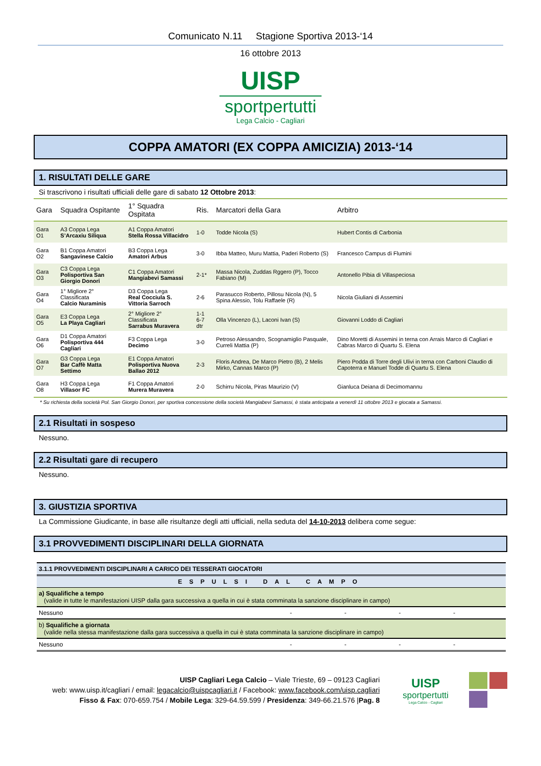Comunicato N.11 Stagione Sportiva 2013-‘14
16 ottobre 2013
UISP
sportpertutti
Lega Calcio - Cagliari
COPPA AMATORI (EX COPPA AMICIZIA) 2013-‘14
1. RISULTATI DELLE GARE
Si trascrivono i risultati ufficiali delle gare di sabato 12 Ottobre 2013:
| Gara | Squadra Ospitante | 1° Squadra Ospitata | Ris. | Marcatori della Gara | Arbitro |
| --- | --- | --- | --- | --- | --- |
| Gara O1 | A3 Coppa Lega S’Arcaxiu Siliqua | A1 Coppa Amatori Stella Rossa Villacidro | 1-0 | Todde Nicola (S) | Hubert Contis di Carbonia |
| Gara O2 | B1 Coppa Amatori Sangavinese Calcio | B3 Coppa Lega Amatori Arbus | 3-0 | Ibba Matteo, Muru Mattia, Paderi Roberto (S) | Francesco Campus di Flumini |
| Gara O3 | C3 Coppa Lega Polisportiva San Giorgio Donori | C1 Coppa Amatori Mangiabevi Samassi | 2-1* | Massa Nicola, Zuddas Rggero (P), Tocco Fabiano (M) | Antonello Pibia di Villaspeciosa |
| Gara O4 | 1° Migliore 2° Classificata Calcio Nuraminis | D3 Coppa Lega Real Cocciula S. Vittoria Sarroch | 2-6 | Parasucco Roberto, Pillosu Nicola (N), 5 Spina Alessio, Tolu Raffaele (R) | Nicola Giuliani di Assemini |
| Gara O5 | E3 Coppa Lega La Playa Cagliari | 2° Migliore 2° Classificata Sarrabus Muravera | 1-1 6-7 dtr | Olla Vincenzo (L), Laconi Ivan (S) | Giovanni Loddo di Cagliari |
| Gara O6 | D1 Coppa Amatori Polisportiva 444 Cagliari | F3 Coppa Lega Decimo | 3-0 | Petroso Alessandro, Scognamiglio Pasquale, Curreli Mattia (P) | Dino Moretti di Assemini in terna con Arrais Marco di Cagliari e Cabras Marco di Quartu S. Elena |
| Gara O7 | G3 Coppa Lega Bar Caffè Matta Settimo | E1 Coppa Amatori Polisportiva Nuova Ballao 2012 | 2-3 | Floris Andrea, De Marco Pietro (B), 2 Melis Mirko, Cannas Marco (P) | Piero Podda di Torre degli Ulivi in terna con Carboni Claudio di Capoterra e Manuel Todde di Quartu S. Elena |
| Gara O8 | H3 Coppa Lega Villasor FC | F1 Coppa Amatori Murera Muravera | 2-0 | Schirru Nicola, Piras Maurizio (V) | Gianluca Deiana di Decimomannu |
* Su richiesta della società Pol. San Giorgio Donori, per sportiva concessione della società Mangiabevi Samassi, è stata anticipata a venerdì 11 ottobre 2013 e giocata a Samassi.
2.1 Risultati in sospeso
Nessuno.
2.2 Risultati gare di recupero
Nessuno.
3. GIUSTIZIA SPORTIVA
La Commissione Giudicante, in base alle risultanze degli atti ufficiali, nella seduta del 14-10-2013 delibera come segue:
3.1 PROVVEDIMENTI DISCIPLINARI DELLA GIORNATA
| 3.1.1 PROVVEDIMENTI DISCIPLINARI A CARICO DEI TESSERATI GIOCATORI | | | | |
| ESPULSI DAL CAMPO | | | | |
| a) Squalifiche a tempo (valide in tutte le manifestazioni UISP dalla gara successiva a quella in cui è stata comminata la sanzione disciplinare in campo) | | | | |
| Nessuno | - | - | - | - |
| b) Squalifiche a giornata (valide nella stessa manifestazione dalla gara successiva a quella in cui è stata comminata la sanzione disciplinare in campo) | | | | |
| Nessuno | - | - | - | - |
UISP Cagliari Lega Calcio – Viale Trieste, 69 – 09123 Cagliari
web: www.uisp.it/cagliari / email: legacalcio@uispcagliari.it / Facebook: www.facebook.com/uisp.cagliari
Fisso & Fax: 070-659.754 / Mobile Lega: 329-64.59.599 / Presidenza: 349-66.21.576 |Pag. 8
UISP
sportpertutti
Lega Calcio - Cagliari